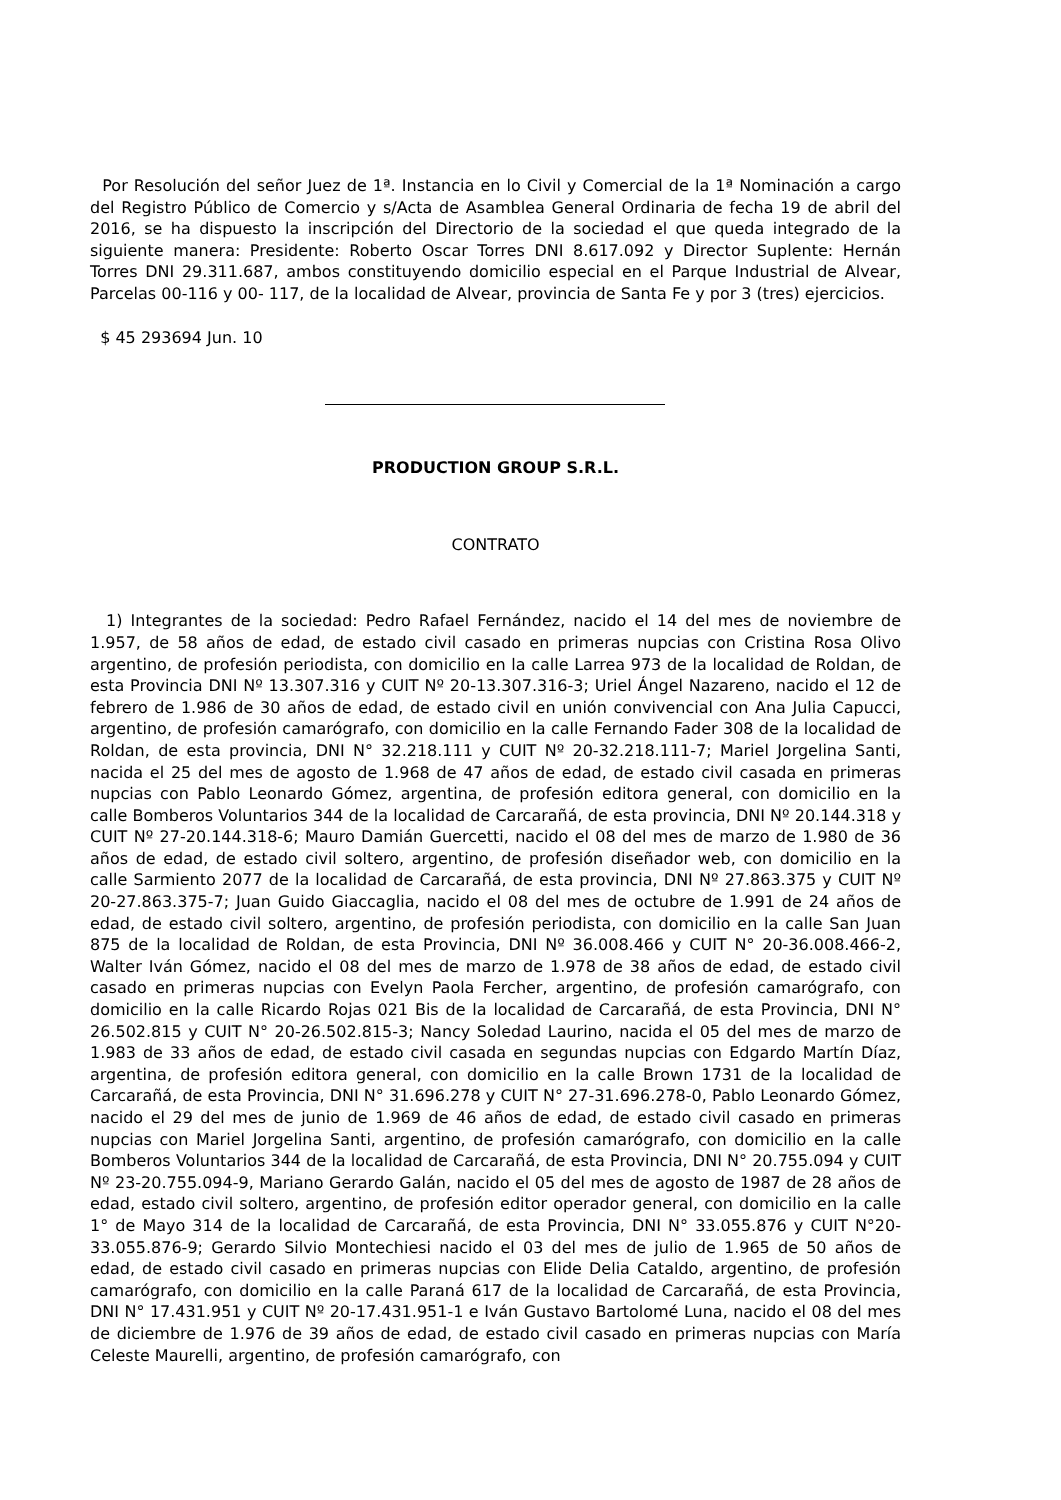Por Resolución del señor Juez de 1ª. Instancia en lo Civil y Comercial de la 1ª Nominación a cargo del Registro Público de Comercio y s/Acta de Asamblea General Ordinaria de fecha 19 de abril del 2016, se ha dispuesto la inscripción del Directorio de la sociedad el que queda integrado de la siguiente manera: Presidente: Roberto Oscar Torres DNI 8.617.092 y Director Suplente: Hernán Torres DNI 29.311.687, ambos constituyendo domicilio especial en el Parque Industrial de Alvear, Parcelas 00-116 y 00- 117, de la localidad de Alvear, provincia de Santa Fe y por 3 (tres) ejercicios.
$ 45 293694 Jun. 10
PRODUCTION GROUP S.R.L.
CONTRATO
1) Integrantes de la sociedad: Pedro Rafael Fernández, nacido el 14 del mes de noviembre de 1.957, de 58 años de edad, de estado civil casado en primeras nupcias con Cristina Rosa Olivo argentino, de profesión periodista, con domicilio en la calle Larrea 973 de la localidad de Roldan, de esta Provincia DNI Nº 13.307.316 y CUIT Nº 20-13.307.316-3; Uriel Ángel Nazareno, nacido el 12 de febrero de 1.986 de 30 años de edad, de estado civil en unión convivencial con Ana Julia Capucci, argentino, de profesión camarógrafo, con domicilio en la calle Fernando Fader 308 de la localidad de Roldan, de esta provincia, DNI N° 32.218.111 y CUIT Nº 20-32.218.111-7; Mariel Jorgelina Santi, nacida el 25 del mes de agosto de 1.968 de 47 años de edad, de estado civil casada en primeras nupcias con Pablo Leonardo Gómez, argentina, de profesión editora general, con domicilio en la calle Bomberos Voluntarios 344 de la localidad de Carcarañá, de esta provincia, DNI Nº 20.144.318 y CUIT Nº 27-20.144.318-6; Mauro Damián Guercetti, nacido el 08 del mes de marzo de 1.980 de 36 años de edad, de estado civil soltero, argentino, de profesión diseñador web, con domicilio en la calle Sarmiento 2077 de la localidad de Carcarañá, de esta provincia, DNI Nº 27.863.375 y CUIT Nº 20-27.863.375-7; Juan Guido Giaccaglia, nacido el 08 del mes de octubre de 1.991 de 24 años de edad, de estado civil soltero, argentino, de profesión periodista, con domicilio en la calle San Juan 875 de la localidad de Roldan, de esta Provincia, DNI Nº 36.008.466 y CUIT N° 20-36.008.466-2, Walter Iván Gómez, nacido el 08 del mes de marzo de 1.978 de 38 años de edad, de estado civil casado en primeras nupcias con Evelyn Paola Fercher, argentino, de profesión camarógrafo, con domicilio en la calle Ricardo Rojas 021 Bis de la localidad de Carcarañá, de esta Provincia, DNI N° 26.502.815 y CUIT N° 20-26.502.815-3; Nancy Soledad Laurino, nacida el 05 del mes de marzo de 1.983 de 33 años de edad, de estado civil casada en segundas nupcias con Edgardo Martín Díaz, argentina, de profesión editora general, con domicilio en la calle Brown 1731 de la localidad de Carcarañá, de esta Provincia, DNI N° 31.696.278 y CUIT N° 27-31.696.278-0, Pablo Leonardo Gómez, nacido el 29 del mes de junio de 1.969 de 46 años de edad, de estado civil casado en primeras nupcias con Mariel Jorgelina Santi, argentino, de profesión camarógrafo, con domicilio en la calle Bomberos Voluntarios 344 de la localidad de Carcarañá, de esta Provincia, DNI N° 20.755.094 y CUIT Nº 23-20.755.094-9, Mariano Gerardo Galán, nacido el 05 del mes de agosto de 1987 de 28 años de edad, estado civil soltero, argentino, de profesión editor operador general, con domicilio en la calle 1° de Mayo 314 de la localidad de Carcarañá, de esta Provincia, DNI N° 33.055.876 y CUIT N°20-33.055.876-9; Gerardo Silvio Montechiesi nacido el 03 del mes de julio de 1.965 de 50 años de edad, de estado civil casado en primeras nupcias con Elide Delia Cataldo, argentino, de profesión camarógrafo, con domicilio en la calle Paraná 617 de la localidad de Carcarañá, de esta Provincia, DNI N° 17.431.951 y CUIT Nº 20-17.431.951-1 e Iván Gustavo Bartolomé Luna, nacido el 08 del mes de diciembre de 1.976 de 39 años de edad, de estado civil casado en primeras nupcias con María Celeste Maurelli, argentino, de profesión camarógrafo, con